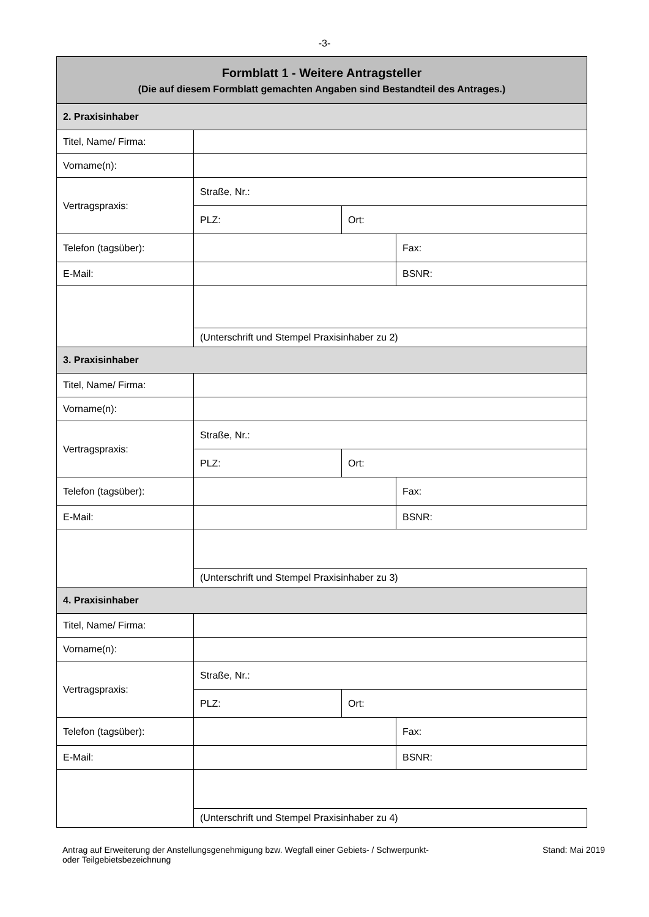-3-
| Formblatt 1 - Weitere Antragsteller (Die auf diesem Formblatt gemachten Angaben sind Bestandteil des Antrages.) | | | |
| 2. Praxisinhaber | | | |
| Titel, Name/ Firma: | | | |
| Vorname(n): | | | |
| Vertragspraxis: | Straße, Nr.: | | |
| | PLZ: | Ort: | |
| Telefon (tagsüber): | | | Fax: |
| E-Mail: | | | BSNR: |
| | (Unterschrift und Stempel Praxisinhaber zu 2) | | |
| 3. Praxisinhaber | | | |
| Titel, Name/ Firma: | | | |
| Vorname(n): | | | |
| Vertragspraxis: | Straße, Nr.: | | |
| | PLZ: | Ort: | |
| Telefon (tagsüber): | | | Fax: |
| E-Mail: | | | BSNR: |
| | (Unterschrift und Stempel Praxisinhaber zu 3) | | |
| 4. Praxisinhaber | | | |
| Titel, Name/ Firma: | | | |
| Vorname(n): | | | |
| Vertragspraxis: | Straße, Nr.: | | |
| | PLZ: | Ort: | |
| Telefon (tagsüber): | | | Fax: |
| E-Mail: | | | BSNR: |
| | (Unterschrift und Stempel Praxisinhaber zu 4) | | |
Antrag auf Erweiterung der Anstellungsgenehmigung bzw. Wegfall einer Gebiets- / Schwerpunkt-
oder Teilgebietsbezeichnung
Stand: Mai 2019